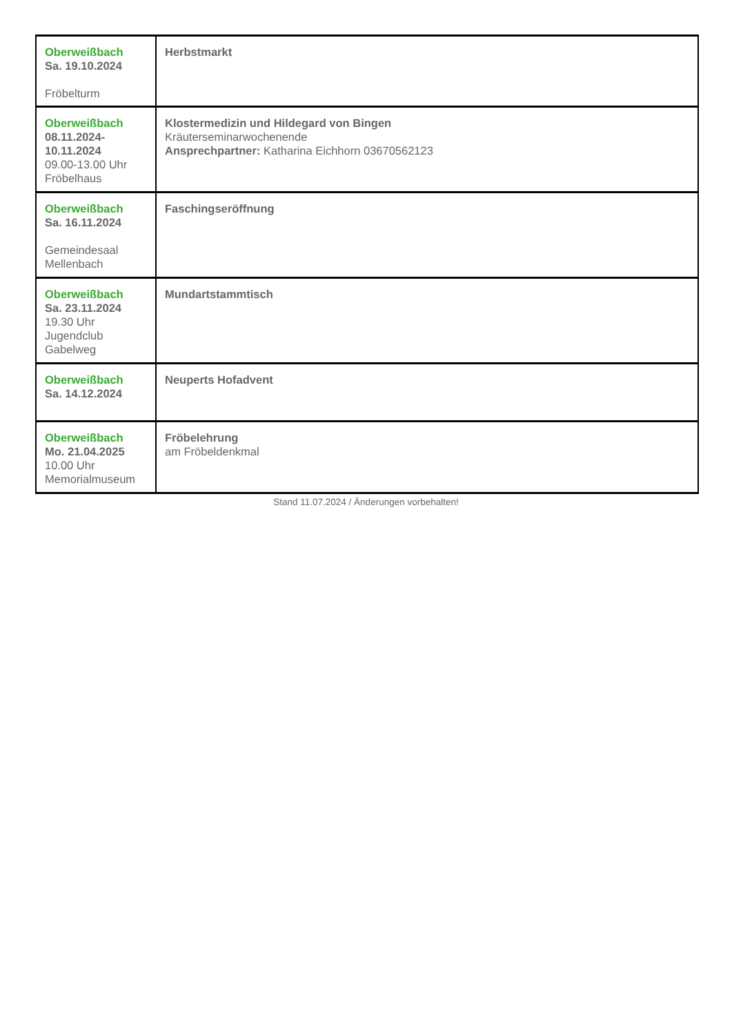| Oberweißbach Sa. 19.10.2024 Fröbelturm | Herbstmarkt |
| Oberweißbach 08.11.2024- 10.11.2024 09.00-13.00 Uhr Fröbelhaus | Klostermedizin und Hildegard von Bingen Kräuterseminarwochenende Ansprechpartner: Katharina Eichhorn 03670562123 |
| Oberweißbach Sa. 16.11.2024 Gemeindesaal Mellenbach | Faschingseröffnung |
| Oberweißbach Sa. 23.11.2024 19.30 Uhr Jugendclub Gabelweg | Mundartstammtisch |
| Oberweißbach Sa. 14.12.2024 | Neuperts Hofadvent |
| Oberweißbach Mo. 21.04.2025 10.00 Uhr Memorialmuseum | Fröbelehrung am Fröbeldenkmal |
Stand 11.07.2024 / Änderungen vorbehalten!